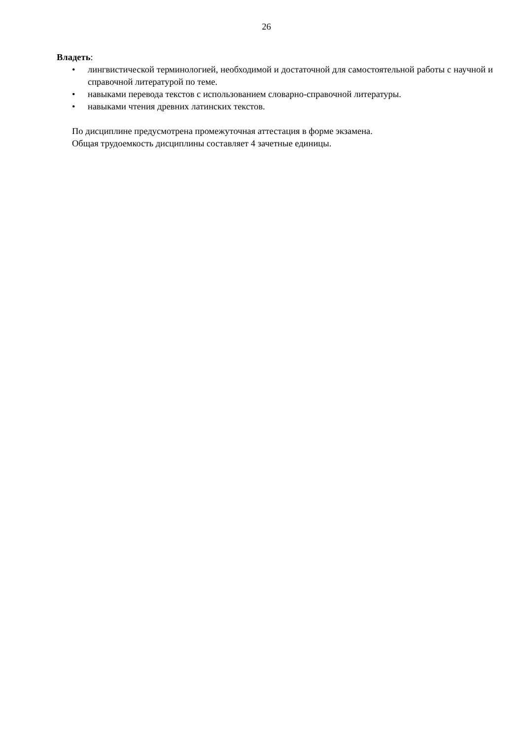26
Владеть:
• лингвистической терминологией, необходимой и достаточной для самостоятельной работы с научной и справочной литературой по теме.
• навыками перевода текстов с использованием словарно-справочной литературы.
• навыками чтения древних латинских текстов.
По дисциплине предусмотрена промежуточная аттестация в форме экзамена.
Общая трудоемкость дисциплины составляет 4 зачетные единицы.